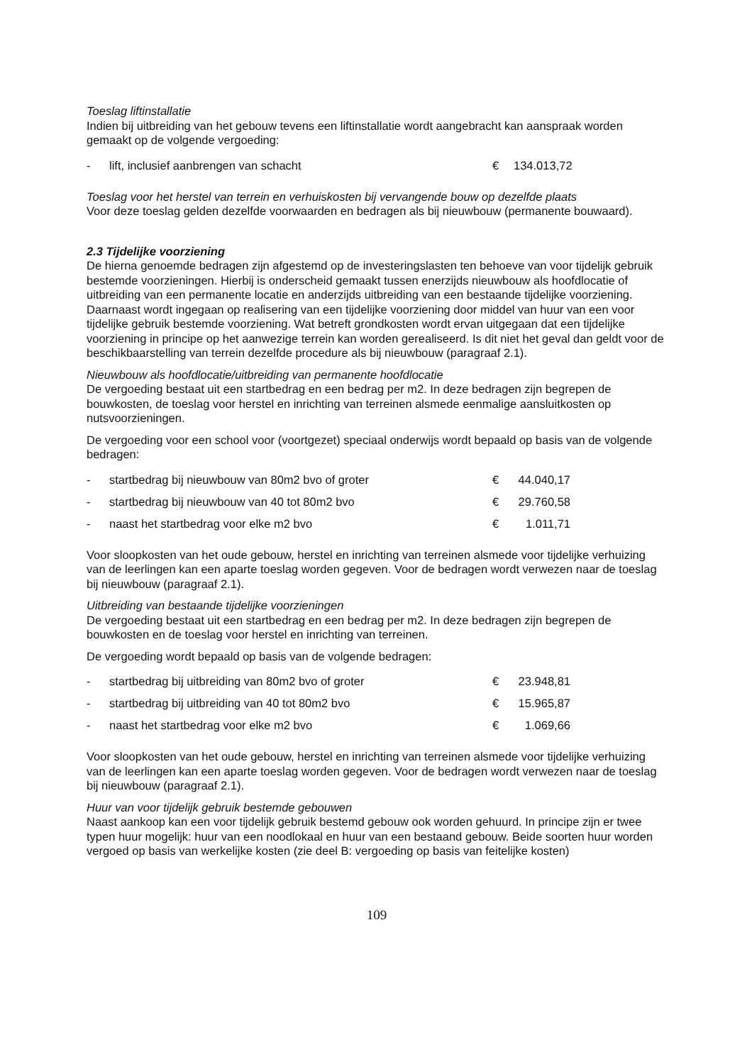Toeslag liftinstallatie
Indien bij uitbreiding van het gebouw tevens een liftinstallatie wordt aangebracht kan aanspraak worden gemaakt op de volgende vergoeding:
| - | lift, inclusief aanbrengen van schacht | € | 134.013,72 |
Toeslag voor het herstel van terrein en verhuiskosten bij vervangende bouw op dezelfde plaats
Voor deze toeslag gelden dezelfde voorwaarden en bedragen als bij nieuwbouw (permanente bouwaard).
2.3 Tijdelijke voorziening
De hierna genoemde bedragen zijn afgestemd op de investeringslasten ten behoeve van voor tijdelijk gebruik bestemde voorzieningen. Hierbij is onderscheid gemaakt tussen enerzijds nieuwbouw als hoofdlocatie of uitbreiding van een permanente locatie en anderzijds uitbreiding van een bestaande tijdelijke voorziening. Daarnaast wordt ingegaan op realisering van een tijdelijke voorziening door middel van huur van een voor tijdelijke gebruik bestemde voorziening. Wat betreft grondkosten wordt ervan uitgegaan dat een tijdelijke voorziening in principe op het aanwezige terrein kan worden gerealiseerd. Is dit niet het geval dan geldt voor de beschikbaarstelling van terrein dezelfde procedure als bij nieuwbouw (paragraaf 2.1).
Nieuwbouw als hoofdlocatie/uitbreiding van permanente hoofdlocatie
De vergoeding bestaat uit een startbedrag en een bedrag per m2. In deze bedragen zijn begrepen de bouwkosten, de toeslag voor herstel en inrichting van terreinen alsmede eenmalige aansluitkosten op nutsvoorzieningen.
De vergoeding voor een school voor (voortgezet) speciaal onderwijs wordt bepaald op basis van de volgende bedragen:
| - | startbedrag bij nieuwbouw van 80m2 bvo of groter | € | 44.040,17 |
| - | startbedrag bij nieuwbouw van 40 tot 80m2 bvo | € | 29.760,58 |
| - | naast het startbedrag voor elke m2 bvo | € | 1.011,71 |
Voor sloopkosten van het oude gebouw, herstel en inrichting van terreinen alsmede voor tijdelijke verhuizing van de leerlingen kan een aparte toeslag worden gegeven. Voor de bedragen wordt verwezen naar de toeslag bij nieuwbouw (paragraaf 2.1).
Uitbreiding van bestaande tijdelijke voorzieningen
De vergoeding bestaat uit een startbedrag en een bedrag per m2. In deze bedragen zijn begrepen de bouwkosten en de toeslag voor herstel en inrichting van terreinen.
De vergoeding wordt bepaald op basis van de volgende bedragen:
| - | startbedrag bij uitbreiding van 80m2 bvo of groter | € | 23.948,81 |
| - | startbedrag bij uitbreiding van 40 tot 80m2 bvo | € | 15.965,87 |
| - | naast het startbedrag voor elke m2 bvo | € | 1.069,66 |
Voor sloopkosten van het oude gebouw, herstel en inrichting van terreinen alsmede voor tijdelijke verhuizing van de leerlingen kan een aparte toeslag worden gegeven. Voor de bedragen wordt verwezen naar de toeslag bij nieuwbouw (paragraaf 2.1).
Huur van voor tijdelijk gebruik bestemde gebouwen
Naast aankoop kan een voor tijdelijk gebruik bestemd gebouw ook worden gehuurd. In principe zijn er twee typen huur mogelijk: huur van een noodlokaal en huur van een bestaand gebouw. Beide soorten huur worden vergoed op basis van werkelijke kosten (zie deel B: vergoeding op basis van feitelijke kosten)
109